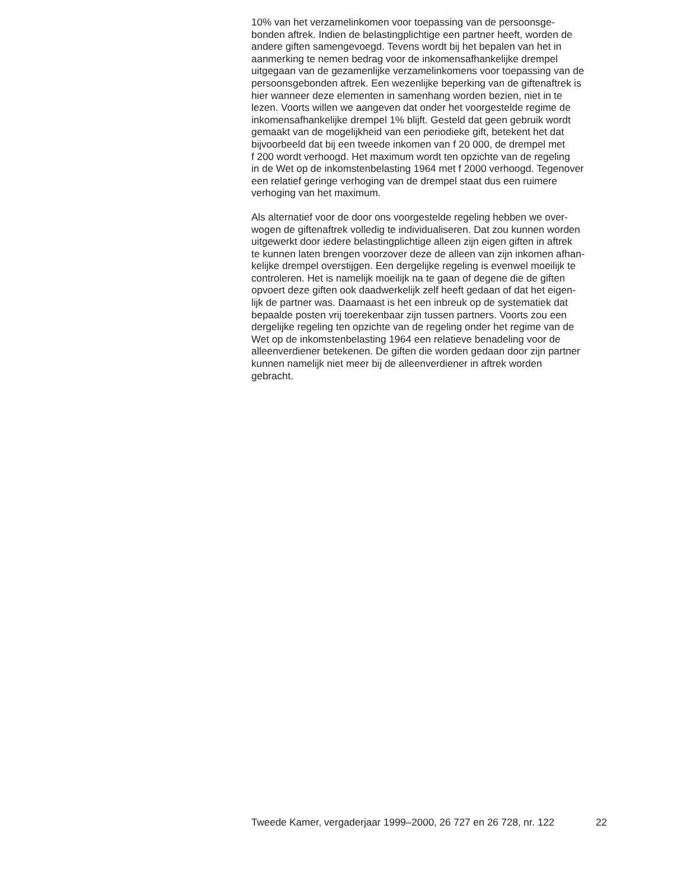10% van het verzamelinkomen voor toepassing van de persoonsge- bonden aftrek. Indien de belastingplichtige een partner heeft, worden de andere giften samengevoegd. Tevens wordt bij het bepalen van het in aanmerking te nemen bedrag voor de inkomensafhankelijke drempel uitgegaan van de gezamenlijke verzamelinkomens voor toepassing van de persoonsgebonden aftrek. Een wezenlijke beperking van de giftenaftrek is hier wanneer deze elementen in samenhang worden bezien, niet in te lezen. Voorts willen we aangeven dat onder het voorgestelde regime de inkomensafhankelijke drempel 1% blijft. Gesteld dat geen gebruik wordt gemaakt van de mogelijkheid van een periodieke gift, betekent het dat bijvoorbeeld dat bij een tweede inkomen van f 20 000, de drempel met f 200 wordt verhoogd. Het maximum wordt ten opzichte van de regeling in de Wet op de inkomstenbelasting 1964 met f 2000 verhoogd. Tegenover een relatief geringe verhoging van de drempel staat dus een ruimere verhoging van het maximum.
Als alternatief voor de door ons voorgestelde regeling hebben we over- wogen de giftenaftrek volledig te individualiseren. Dat zou kunnen worden uitgewerkt door iedere belastingplichtige alleen zijn eigen giften in aftrek te kunnen laten brengen voorzover deze de alleen van zijn inkomen afhan- kelijke drempel overstijgen. Een dergelijke regeling is evenwel moeilijk te controleren. Het is namelijk moeilijk na te gaan of degene die de giften opvoert deze giften ook daadwerkelijk zelf heeft gedaan of dat het eigen- lijk de partner was. Daarnaast is het een inbreuk op de systematiek dat bepaalde posten vrij toerekenbaar zijn tussen partners. Voorts zou een dergelijke regeling ten opzichte van de regeling onder het regime van de Wet op de inkomstenbelasting 1964 een relatieve benadeling voor de alleenverdiener betekenen. De giften die worden gedaan door zijn partner kunnen namelijk niet meer bij de alleenverdiener in aftrek worden gebracht.
Tweede Kamer, vergaderjaar 1999–2000, 26 727 en 26 728, nr. 122 22